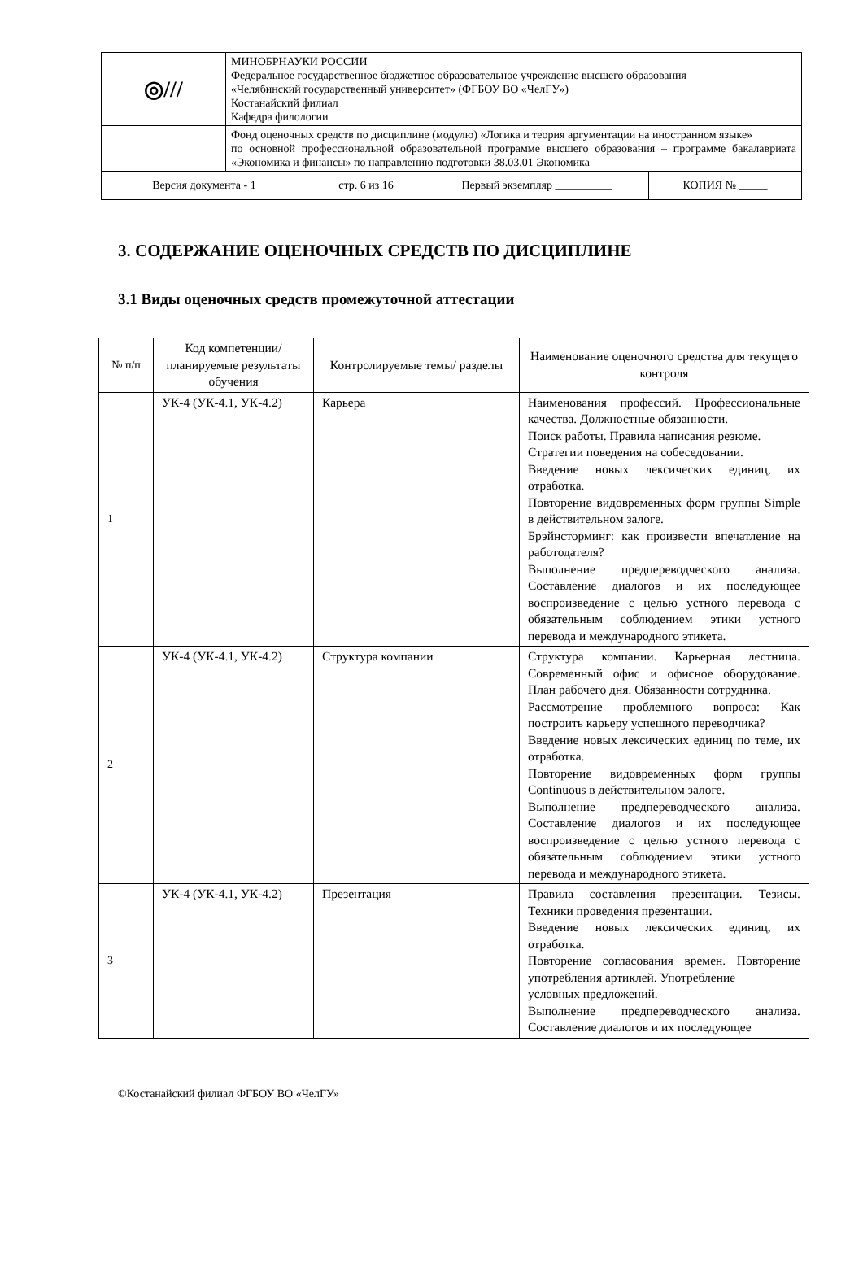| ◎/// | МИНОБРНАУКИ РОССИИ Федеральное государственное бюджетное образовательное учреждение высшего образования «Челябинский государственный университет» (ФГБОУ ВО «ЧелГУ») Костанайский филиал Кафедра филологии |
| | Фонд оценочных средств по дисциплине (модулю) «Логика и теория аргументации на иностранном языке» по основной профессиональной образовательной программе высшего образования – программе бакалавриата «Экономика и финансы» по направлению подготовки 38.03.01 Экономика |
| Версия документа - 1 | стр. 6 из 16 | Первый экземпляр __________ | КОПИЯ № _____ |
3. СОДЕРЖАНИЕ ОЦЕНОЧНЫХ СРЕДСТВ ПО ДИСЦИПЛИНЕ
3.1 Виды оценочных средств промежуточной аттестации
| № п/п | Код компетенции/ планируемые результаты обучения | Контролируемые темы/ разделы | Наименование оценочного средства для текущего контроля |
| --- | --- | --- | --- |
| 1 | УК-4 (УК-4.1, УК-4.2) | Карьера | Наименования профессий. Профессиональные качества. Должностные обязанности. Поиск работы. Правила написания резюме. Стратегии поведения на собеседовании. Введение новых лексических единиц, их отработка. Повторение видовременных форм группы Simple в действительном залоге. Брэйнсторминг: как произвести впечатление на работодателя? Выполнение предпереводческого анализа. Составление диалогов и их последующее воспроизведение с целью устного перевода с обязательным соблюдением этики устного перевода и международного этикета. |
| 2 | УК-4 (УК-4.1, УК-4.2) | Структура компании | Структура компании. Карьерная лестница. Современный офис и офисное оборудование. План рабочего дня. Обязанности сотрудника. Рассмотрение проблемного вопроса: Как построить карьеру успешного переводчика? Введение новых лексических единиц по теме, их отработка. Повторение видовременных форм группы Continuous в действительном залоге. Выполнение предпереводческого анализа. Составление диалогов и их последующее воспроизведение с целью устного перевода с обязательным соблюдением этики устного перевода и международного этикета. |
| 3 | УК-4 (УК-4.1, УК-4.2) | Презентация | Правила составления презентации. Тезисы. Техники проведения презентации. Введение новых лексических единиц, их отработка. Повторение согласования времен. Повторение употребления артиклей. Употребление условных предложений. Выполнение предпереводческого анализа. Составление диалогов и их последующее |
©Костанайский филиал ФГБОУ ВО «ЧелГУ»